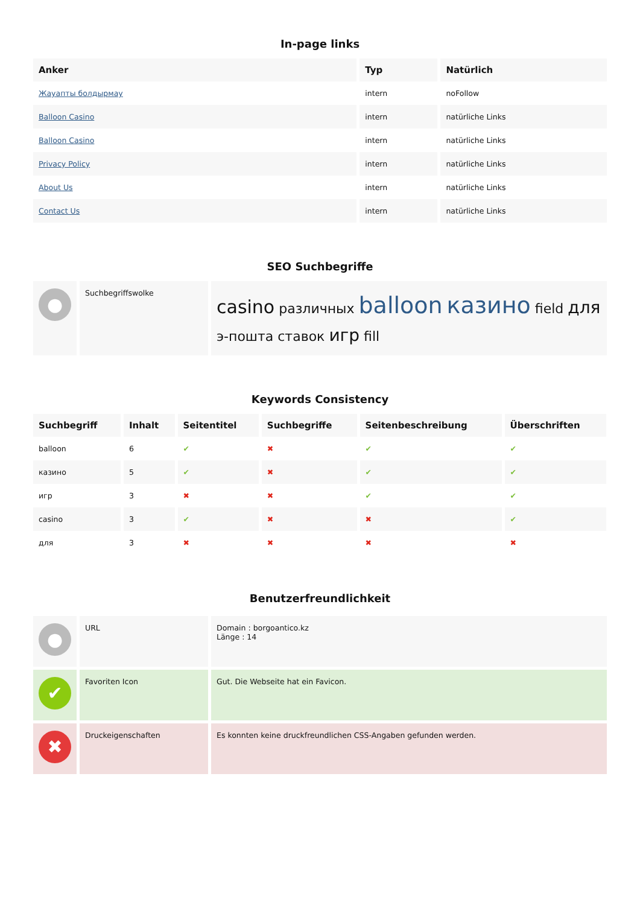In-page links
| Anker | Typ | Natürlich |
| --- | --- | --- |
| Жауапты болдырмау | intern | noFollow |
| Balloon Casino | intern | natürliche Links |
| Balloon Casino | intern | natürliche Links |
| Privacy Policy | intern | natürliche Links |
| About Us | intern | natürliche Links |
| Contact Us | intern | natürliche Links |
SEO Suchbegriffe
| ● | Suchbegriffswolke | casino различных balloon казино field для э-пошта ставок игр fill |
Keywords Consistency
| Suchbegriff | Inhalt | Seitentitel | Suchbegriffe | Seitenbeschreibung | Überschriften |
| --- | --- | --- | --- | --- | --- |
| balloon | 6 | ✔ | ✖ | ✔ | ✔ |
| казино | 5 | ✔ | ✖ | ✔ | ✔ |
| игр | 3 | ✖ | ✖ | ✔ | ✔ |
| casino | 3 | ✔ | ✖ | ✖ | ✔ |
| для | 3 | ✖ | ✖ | ✖ | ✖ |
Benutzerfreundlichkeit
| ● | URL | Domain : borgoantico.kz Länge : 14 |
| ✔ | Favoriten Icon | Gut. Die Webseite hat ein Favicon. |
| ✖ | Druckeigenschaften | Es konnten keine druckfreundlichen CSS-Angaben gefunden werden. |